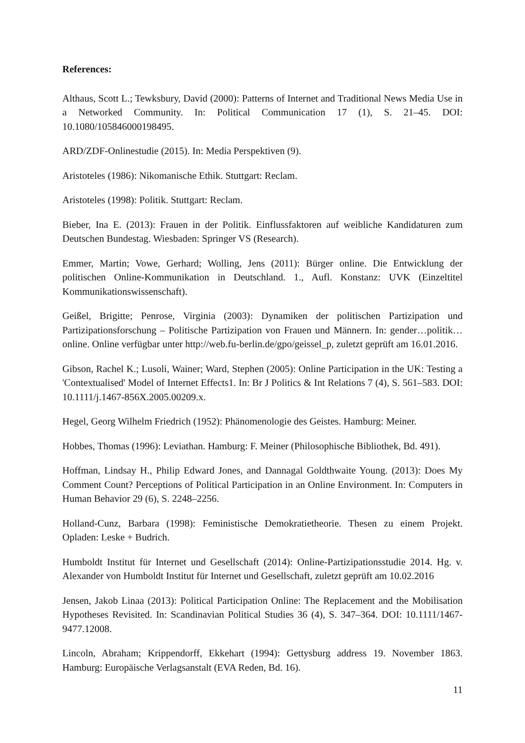References:
Althaus, Scott L.; Tewksbury, David (2000): Patterns of Internet and Traditional News Media Use in a Networked Community. In: Political Communication 17 (1), S. 21–45. DOI: 10.1080/105846000198495.
ARD/ZDF-Onlinestudie (2015). In: Media Perspektiven (9).
Aristoteles (1986): Nikomanische Ethik. Stuttgart: Reclam.
Aristoteles (1998): Politik. Stuttgart: Reclam.
Bieber, Ina E. (2013): Frauen in der Politik. Einflussfaktoren auf weibliche Kandidaturen zum Deutschen Bundestag. Wiesbaden: Springer VS (Research).
Emmer, Martin; Vowe, Gerhard; Wolling, Jens (2011): Bürger online. Die Entwicklung der politischen Online-Kommunikation in Deutschland. 1., Aufl. Konstanz: UVK (Einzeltitel Kommunikationswissenschaft).
Geißel, Brigitte; Penrose, Virginia (2003): Dynamiken der politischen Partizipation und Partizipationsforschung – Politische Partizipation von Frauen und Männern. In: gender…politik…online. Online verfügbar unter http://web.fu-berlin.de/gpo/geissel_p, zuletzt geprüft am 16.01.2016.
Gibson, Rachel K.; Lusoli, Wainer; Ward, Stephen (2005): Online Participation in the UK: Testing a 'Contextualised' Model of Internet Effects1. In: Br J Politics & Int Relations 7 (4), S. 561–583. DOI: 10.1111/j.1467-856X.2005.00209.x.
Hegel, Georg Wilhelm Friedrich (1952): Phänomenologie des Geistes. Hamburg: Meiner.
Hobbes, Thomas (1996): Leviathan. Hamburg: F. Meiner (Philosophische Bibliothek, Bd. 491).
Hoffman, Lindsay H., Philip Edward Jones, and Dannagal Goldthwaite Young. (2013): Does My Comment Count? Perceptions of Political Participation in an Online Environment. In: Computers in Human Behavior 29 (6), S. 2248–2256.
Holland-Cunz, Barbara (1998): Feministische Demokratietheorie. Thesen zu einem Projekt. Opladen: Leske + Budrich.
Humboldt Institut für Internet und Gesellschaft (2014): Online-Partizipationsstudie 2014. Hg. v. Alexander von Humboldt Institut für Internet und Gesellschaft, zuletzt geprüft am 10.02.2016
Jensen, Jakob Linaa (2013): Political Participation Online: The Replacement and the Mobilisation Hypotheses Revisited. In: Scandinavian Political Studies 36 (4), S. 347–364. DOI: 10.1111/1467-9477.12008.
Lincoln, Abraham; Krippendorff, Ekkehart (1994): Gettysburg address 19. November 1863. Hamburg: Europäische Verlagsanstalt (EVA Reden, Bd. 16).
11